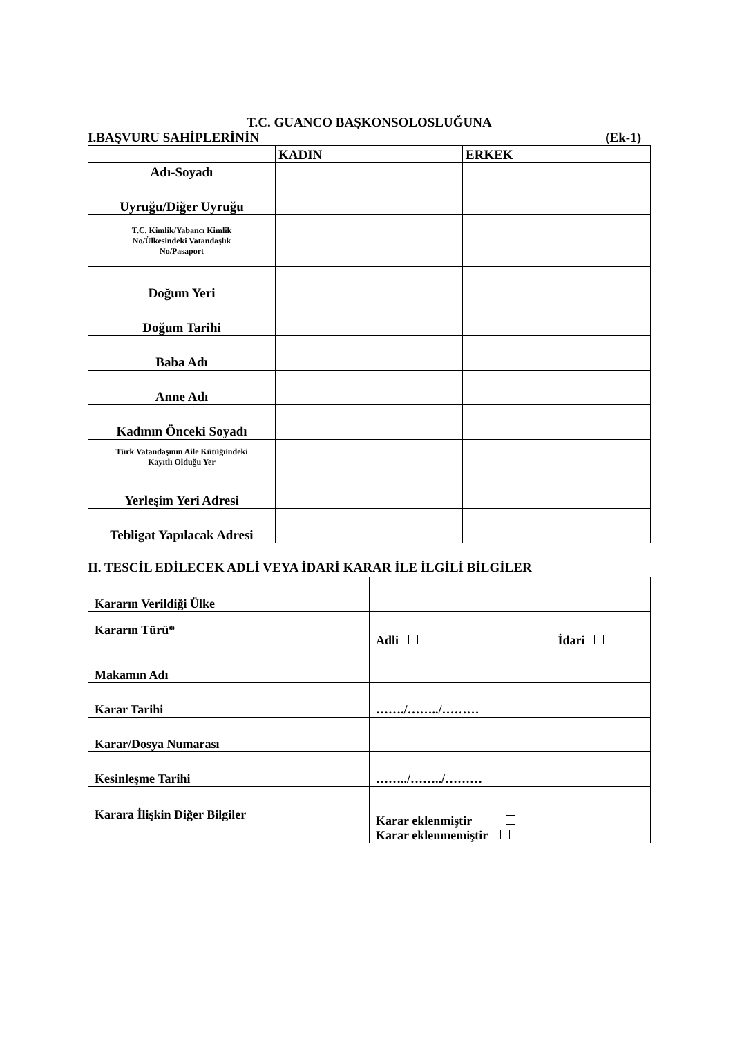T.C. GUANCO BAŞKONSOLOSLUĞUNA
I.BAŞVURU SAHİPLERİNİN (Ek-1)
| | KADIN | ERKEK |
| Adı-Soyadı | | |
| Uyruğu/Diğer Uyruğu | | |
| T.C. Kimlik/Yabancı Kimlik No/Ülkesindeki Vatandaşlık No/Pasaport | | |
| Doğum Yeri | | |
| Doğum Tarihi | | |
| Baba Adı | | |
| Anne Adı | | |
| Kadının Önceki Soyadı | | |
| Türk Vatandaşının Aile Kütüğündeki Kayıtlı Olduğu Yer | | |
| Yerleşim Yeri Adresi | | |
| Tebligat Yapılacak Adresi | | |
II. TESCİL EDİLECEK ADLİ VEYA İDARİ KARAR İLE İLGİLİ BİLGİLER
| Kararın Verildiği Ülke | |
| Kararın Türü* | Adli İdari |
| Makamın Adı | |
| Karar Tarihi | ……./……../……… |
| Karar/Dosya Numarası | |
| Kesinleşme Tarihi | ……../……../……… |
| Karara İlişkin Diğer Bilgiler | Karar eklenmiştir Karar eklenmemiştir |